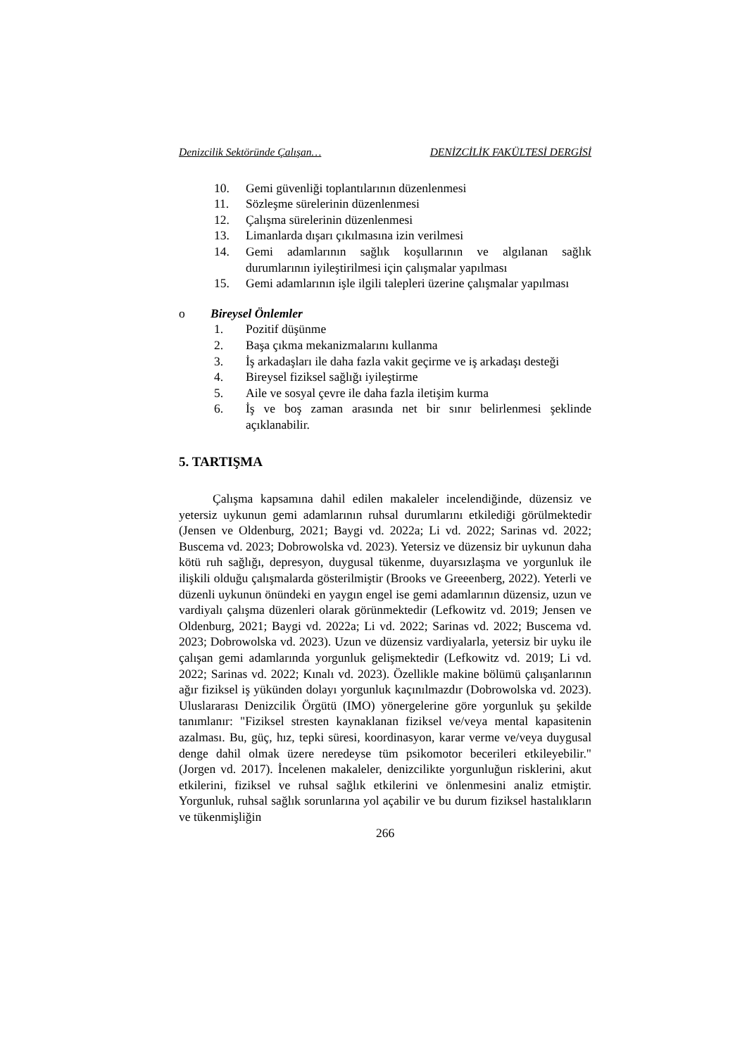Denizcilik Sektöründe Çalışan… DENİZCİLİK FAKÜLTESİ DERGİSİ
10. Gemi güvenliği toplantılarının düzenlenmesi
11. Sözleşme sürelerinin düzenlenmesi
12. Çalışma sürelerinin düzenlenmesi
13. Limanlarda dışarı çıkılmasına izin verilmesi
14. Gemi adamlarının sağlık koşullarının ve algılanan sağlık durumlarının iyileştirilmesi için çalışmalar yapılması
15. Gemi adamlarının işle ilgili talepleri üzerine çalışmalar yapılması
o Bireysel Önlemler
1. Pozitif düşünme
2. Başa çıkma mekanizmalarını kullanma
3. İş arkadaşları ile daha fazla vakit geçirme ve iş arkadaşı desteği
4. Bireysel fiziksel sağlığı iyileştirme
5. Aile ve sosyal çevre ile daha fazla iletişim kurma
6. İş ve boş zaman arasında net bir sınır belirlenmesi şeklinde açıklanabilir.
5. TARTIŞMA
Çalışma kapsamına dahil edilen makaleler incelendiğinde, düzensiz ve yetersiz uykunun gemi adamlarının ruhsal durumlarını etkilediği görülmektedir (Jensen ve Oldenburg, 2021; Baygi vd. 2022a; Li vd. 2022; Sarinas vd. 2022; Buscema vd. 2023; Dobrowolska vd. 2023). Yetersiz ve düzensiz bir uykunun daha kötü ruh sağlığı, depresyon, duygusal tükenme, duyarsızlaşma ve yorgunluk ile ilişkili olduğu çalışmalarda gösterilmiştir (Brooks ve Greeenberg, 2022). Yeterli ve düzenli uykunun önündeki en yaygın engel ise gemi adamlarının düzensiz, uzun ve vardiyalı çalışma düzenleri olarak görünmektedir (Lefkowitz vd. 2019; Jensen ve Oldenburg, 2021; Baygi vd. 2022a; Li vd. 2022; Sarinas vd. 2022; Buscema vd. 2023; Dobrowolska vd. 2023). Uzun ve düzensiz vardiyalarla, yetersiz bir uyku ile çalışan gemi adamlarında yorgunluk gelişmektedir (Lefkowitz vd. 2019; Li vd. 2022; Sarinas vd. 2022; Kınalı vd. 2023). Özellikle makine bölümü çalışanlarının ağır fiziksel iş yükünden dolayı yorgunluk kaçınılmazdır (Dobrowolska vd. 2023). Uluslararası Denizcilik Örgütü (IMO) yönergelerine göre yorgunluk şu şekilde tanımlanır: "Fiziksel stresten kaynaklanan fiziksel ve/veya mental kapasitenin azalması. Bu, güç, hız, tepki süresi, koordinasyon, karar verme ve/veya duygusal denge dahil olmak üzere neredeyse tüm psikomotor becerileri etkileyebilir." (Jorgen vd. 2017). İncelenen makaleler, denizcilikte yorgunluğun risklerini, akut etkilerini, fiziksel ve ruhsal sağlık etkilerini ve önlenmesini analiz etmiştir. Yorgunluk, ruhsal sağlık sorunlarına yol açabilir ve bu durum fiziksel hastalıkların ve tükenmişliğin
266